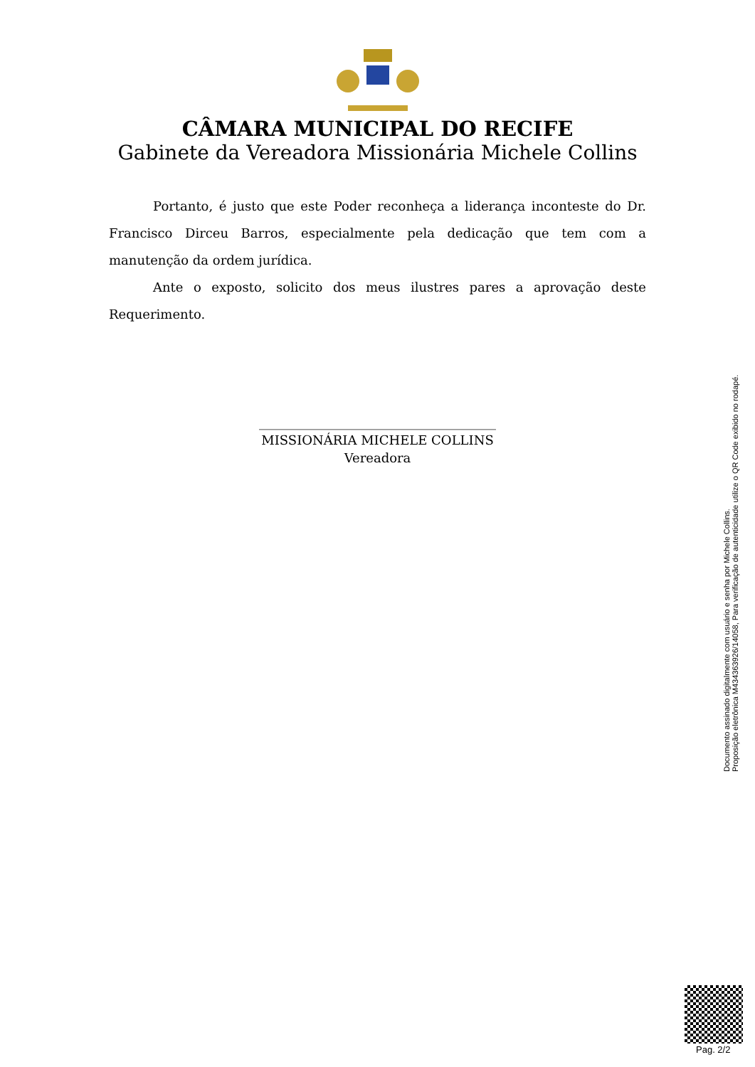CÂMARA MUNICIPAL DO RECIFE
Gabinete da Vereadora Missionária Michele Collins
Portanto, é justo que este Poder reconheça a liderança inconteste do Dr. Francisco Dirceu Barros, especialmente pela dedicação que tem com a manutenção da ordem jurídica.
Ante o exposto, solicito dos meus ilustres pares a aprovação deste Requerimento.
_____________________________________
MISSIONÁRIA MICHELE COLLINS
Vereadora
Documento assinado digitalmente com usuário e senha por Michele Collins.
Proposição eletrônica M434363926/14058, Para verificação de autenticidade utilize o QR Code exibido no rodapé.
Pag. 2/2